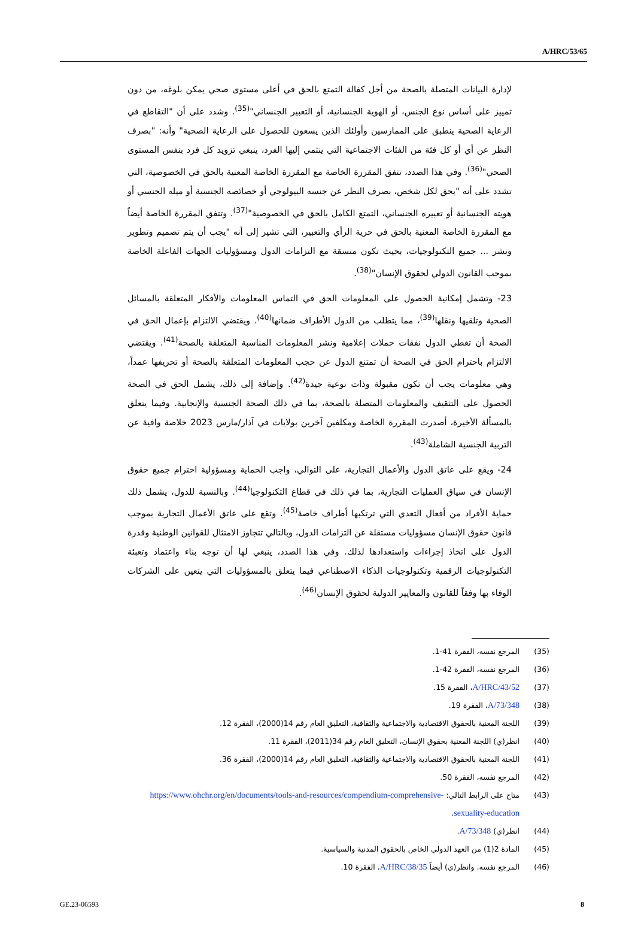A/HRC/53/65
لإدارة البيانات المتصلة بالصحة من أجل كفالة التمتع بالحق في أعلى مستوى صحي يمكن بلوغه، من دون تمييز على أساس نوع الجنس، أو الهوية الجنسانية، أو التعبير الجنساني"<sup>(35)</sup>. وشدد على أن "التقاطع في الرعاية الصحية ينطبق على الممارسين وأولئك الذين يسعون للحصول على الرعاية الصحية" وأنه: "بصرف النظر عن أي أو كل فئة من الفئات الاجتماعية التي ينتمي إليها الفرد، ينبغي تزويد كل فرد بنفس المستوى الصحي"<sup>(36)</sup>. وفي هذا الصدد، تتفق المقررة الخاصة مع المقررة الخاصة المعنية بالحق في الخصوصية، التي تشدد على أنه "يحق لكل شخص، بصرف النظر عن جنسه البيولوجي أو خصائصه الجنسية أو ميله الجنسي أو هويته الجنسانية أو تعبيره الجنساني، التمتع الكامل بالحق في الخصوصية"<sup>(37)</sup>. وتتفق المقررة الخاصة أيضاً مع المقررة الخاصة المعنية بالحق في حرية الرأي والتعبير، التي تشير إلى أنه "يجب أن يتم تصميم وتطوير ونشر ... جميع التكنولوجيات، بحيث تكون متسقة مع التزامات الدول ومسؤوليات الجهات الفاعلة الخاصة بموجب القانون الدولي لحقوق الإنسان"<sup>(38)</sup>.
23- وتشمل إمكانية الحصول على المعلومات الحق في التماس المعلومات والأفكار المتعلقة بالمسائل الصحية وتلقيها ونقلها<sup>(39)</sup>، مما يتطلب من الدول الأطراف ضمانها<sup>(40)</sup>. ويقتضي الالتزام بإعمال الحق في الصحة أن تغطي الدول نفقات حملات إعلامية ونشر المعلومات المناسبة المتعلقة بالصحة<sup>(41)</sup>. ويقتضي الالتزام باحترام الحق في الصحة أن تمتنع الدول عن حجب المعلومات المتعلقة بالصحة أو تحريفها عمداً، وهي معلومات يجب أن تكون مقبولة وذات نوعية جيدة<sup>(42)</sup>. وإضافة إلى ذلك، يشمل الحق في الصحة الحصول على التثقيف والمعلومات المتصلة بالصحة، بما في ذلك الصحة الجنسية والإنجابية. وفيما يتعلق بالمسألة الأخيرة، أصدرت المقررة الخاصة ومكلفين آخرين بولايات في آذار/مارس 2023 خلاصة وافية عن التربية الجنسية الشاملة<sup>(43)</sup>.
24- ويقع على عاتق الدول والأعمال التجارية، على التوالي، واجب الحماية ومسؤولية احترام جميع حقوق الإنسان في سياق العمليات التجارية، بما في ذلك في قطاع التكنولوجيا<sup>(44)</sup>. وبالنسبة للدول، يشمل ذلك حماية الأفراد من أفعال التعدي التي ترتكبها أطراف خاصة<sup>(45)</sup>. وتقع على عاتق الأعمال التجارية بموجب قانون حقوق الإنسان مسؤوليات مستقلة عن التزامات الدول، وبالتالي تتجاوز الامتثال للقوانين الوطنية وقدرة الدول على اتخاذ إجراءات واستعدادها لذلك. وفي هذا الصدد، ينبغي لها أن توجه بناء واعتماد وتعبئة التكنولوجيات الرقمية وتكنولوجيات الذكاء الاصطناعي فيما يتعلق بالمسؤوليات التي يتعين على الشركات الوفاء بها وفقاً للقانون والمعايير الدولية لحقوق الإنسان<sup>(46)</sup>.
(35) المرجع نفسه، الفقرة 41-1.
(36) المرجع نفسه، الفقرة 42-1.
(37) A/HRC/43/52، الفقرة 15.
(38) A/73/348، الفقرة 19.
(39) اللجنة المعنية بالحقوق الاقتصادية والاجتماعية والثقافية، التعليق العام رقم 14(2000)، الفقرة 12.
(40) انظر(ي) اللجنة المعنية بحقوق الإنسان، التعليق العام رقم 34(2011)، الفقرة 11.
(41) اللجنة المعنية بالحقوق الاقتصادية والاجتماعية والثقافية، التعليق العام رقم 14(2000)، الفقرة 36.
(42) المرجع نفسه، الفقرة 50.
(43) متاح على الرابط التالي: https://www.ohchr.org/en/documents/tools-and-resources/compendium-comprehensive-sexuality-education.
(44) انظر(ي) A/73/348.
(45) المادة 2(1) من العهد الدولي الخاص بالحقوق المدنية والسياسية.
(46) المرجع نفسه. وانظر(ي) أيضاً A/HRC/38/35، الفقرة 10.
GE.23-06593 8